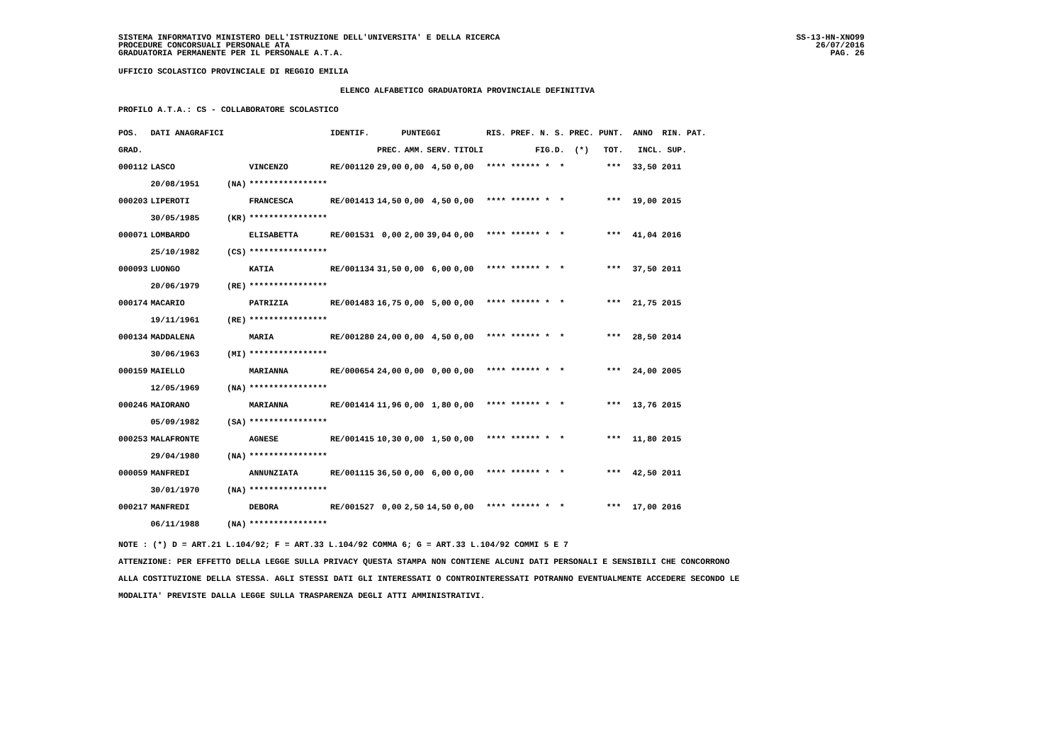SISTEMA INFORMATIVO MINISTERO DELL'ISTRUZIONE DELL'UNIVERSITA' E DELLA RICERCA
PROCEDURE CONCORSUALI PERSONALE ATA
GRADUATORIA PERMANENTE PER IL PERSONALE A.T.A.
SS-13-HN-XNO99
26/07/2016
PAG. 26
UFFICIO SCOLASTICO PROVINCIALE DI REGGIO EMILIA
ELENCO ALFABETICO GRADUATORIA PROVINCIALE DEFINITIVA
PROFILO A.T.A.: CS - COLLABORATORE SCOLASTICO
| POS. | DATI ANAGRAFICI | | | IDENTIF. | PUNTEGGI | | | | RIS. PREF. N. S. PREC. PUNT. ANNO RIN. PAT. | | |
| --- | --- | --- | --- | --- | --- | --- | --- | --- | --- | --- | --- |
| GRAD. | | | | | PREC. | AMM. | SERV. | TITOLI | FIG.D. (*) TOT. INCL. SUP. | | |
| 000112 | LASCO | | VINCENZO | RE/001120 | 29,00 | 0,00 | 4,50 | 0,00 | **** ****** * * | *** | 33,50 2011 |
| | 20/08/1951 | (NA) | **************** | | | | | | | | |
| 000203 | LIPEROTI | | FRANCESCA | RE/001413 | 14,50 | 0,00 | 4,50 | 0,00 | **** ****** * * | *** | 19,00 2015 |
| | 30/05/1985 | (KR) | **************** | | | | | | | | |
| 000071 | LOMBARDO | | ELISABETTA | RE/001531 | 0,00 | 2,00 | 39,04 | 0,00 | **** ****** * * | *** | 41,04 2016 |
| | 25/10/1982 | (CS) | **************** | | | | | | | | |
| 000093 | LUONGO | | KATIA | RE/001134 | 31,50 | 0,00 | 6,00 | 0,00 | **** ****** * * | *** | 37,50 2011 |
| | 20/06/1979 | (RE) | **************** | | | | | | | | |
| 000174 | MACARIO | | PATRIZIA | RE/001483 | 16,75 | 0,00 | 5,00 | 0,00 | **** ****** * * | *** | 21,75 2015 |
| | 19/11/1961 | (RE) | **************** | | | | | | | | |
| 000134 | MADDALENA | | MARIA | RE/001280 | 24,00 | 0,00 | 4,50 | 0,00 | **** ****** * * | *** | 28,50 2014 |
| | 30/06/1963 | (MI) | **************** | | | | | | | | |
| 000159 | MAIELLO | | MARIANNA | RE/000654 | 24,00 | 0,00 | 0,00 | 0,00 | **** ****** * * | *** | 24,00 2005 |
| | 12/05/1969 | (NA) | **************** | | | | | | | | |
| 000246 | MAIORANO | | MARIANNA | RE/001414 | 11,96 | 0,00 | 1,80 | 0,00 | **** ****** * * | *** | 13,76 2015 |
| | 05/09/1982 | (SA) | **************** | | | | | | | | |
| 000253 | MALAFRONTE | | AGNESE | RE/001415 | 10,30 | 0,00 | 1,50 | 0,00 | **** ****** * * | *** | 11,80 2015 |
| | 29/04/1980 | (NA) | **************** | | | | | | | | |
| 000059 | MANFREDI | | ANNUNZIATA | RE/001115 | 36,50 | 0,00 | 6,00 | 0,00 | **** ****** * * | *** | 42,50 2011 |
| | 30/01/1970 | (NA) | **************** | | | | | | | | |
| 000217 | MANFREDI | | DEBORA | RE/001527 | 0,00 | 2,50 | 14,50 | 0,00 | **** ****** * * | *** | 17,00 2016 |
| | 06/11/1988 | (NA) | **************** | | | | | | | | |
NOTE : (*) D = ART.21 L.104/92; F = ART.33 L.104/92 COMMA 6; G = ART.33 L.104/92 COMMI 5 E 7
ATTENZIONE: PER EFFETTO DELLA LEGGE SULLA PRIVACY QUESTA STAMPA NON CONTIENE ALCUNI DATI PERSONALI E SENSIBILI CHE CONCORRONO
ALLA COSTITUZIONE DELLA STESSA. AGLI STESSI DATI GLI INTERESSATI O CONTROINTERESSATI POTRANNO EVENTUALMENTE ACCEDERE SECONDO LE
MODALITA' PREVISTE DALLA LEGGE SULLA TRASPARENZA DEGLI ATTI AMMINISTRATIVI.